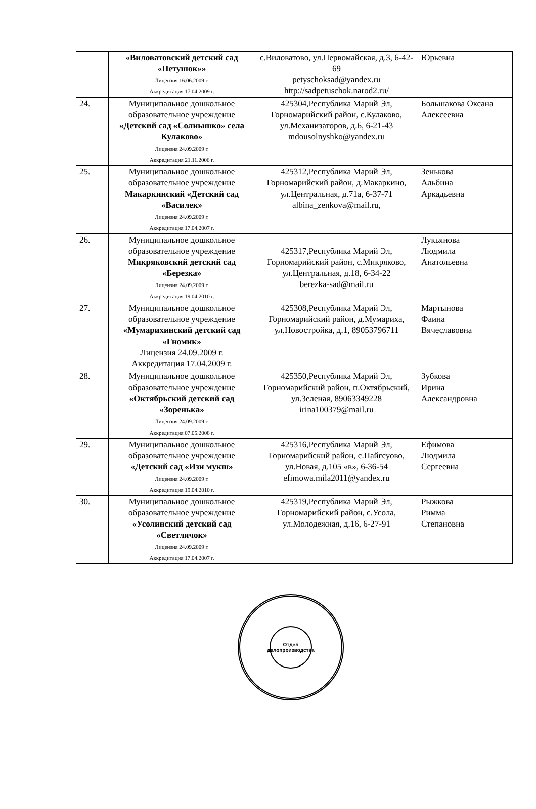| | «Виловатовский детский сад «Петушок»» Лицензия 16.06.2009 г. Аккредитация 17.04.2009 г. | с.Виловатово, ул.Первомайская, д.3, 6-42-69 petyschoksad@yandex.ru http://sadpetuschok.narod2.ru/ | Юрьевна |
| 24. | Муниципальное дошкольное образовательное учреждение «Детский сад «Солнышко» села Кулаково» Лицензия 24.09.2009 г. Аккредитация 21.11.2006 г. | 425304,Республика Марий Эл, Горномарийский район, с.Кулаково, ул.Механизаторов, д.6, 6-21-43 mdousolnyshko@yandex.ru | Большакова Оксана Алексеевна |
| 25. | Муниципальное дошкольное образовательное учреждение Макаркинский «Детский сад «Василек» Лицензия 24.09.2009 г. Аккредитация 17.04.2007 г. | 425312,Республика Марий Эл, Горномарийский район, д.Макаркино, ул.Центральная, д.71а, 6-37-71 albina_zenkova@mail.ru, | Зенькова Альбина Аркадьевна |
| 26. | Муниципальное дошкольное образовательное учреждение Микряковский детский сад «Березка» Лицензия 24.09.2009 г. Аккредитация 19.04.2010 г. | 425317,Республика Марий Эл, Горномарийский район, с.Микряково, ул.Центральная, д.18, 6-34-22 berezka-sad@mail.ru | Лукьянова Людмила Анатольевна |
| 27. | Муниципальное дошкольное образовательное учреждение «Мумарихинский детский сад «Гномик» Лицензия 24.09.2009 г. Аккредитация 17.04.2009 г. | 425308,Республика Марий Эл, Горномарийский район, д.Мумариха, ул.Новостройка, д.1, 89053796711 | Мартынова Фаина Вячеславовна |
| 28. | Муниципальное дошкольное образовательное учреждение «Октябрьский детский сад «Зоренька» Лицензия 24.09.2009 г. Аккредитация 07.05.2008 г. | 425350,Республика Марий Эл, Горномарийский район, п.Октябрьский, ул.Зеленая, 89063349228 irina100379@mail.ru | Зубкова Ирина Александровна |
| 29. | Муниципальное дошкольное образовательное учреждение «Детский сад «Изи мукш» Лицензия 24.09.2009 г. Аккредитация 19.04.2010 г. | 425316,Республика Марий Эл, Горномарийский район, с.Пайгсуово, ул.Новая, д.105 «в», 6-36-54 efimowa.mila2011@yandex.ru | Ефимова Людмила Сергеевна |
| 30. | Муниципальное дошкольное образовательное учреждение «Усолинский детский сад «Светлячок» Лицензия 24.09.2009 г. Аккредитация 17.04.2007 г. | 425319,Республика Марий Эл, Горномарийский район, с.Усола, ул.Молодежная, д.16, 6-27-91 | Рыжкова Римма Степановна |
Отдел делопроизводства